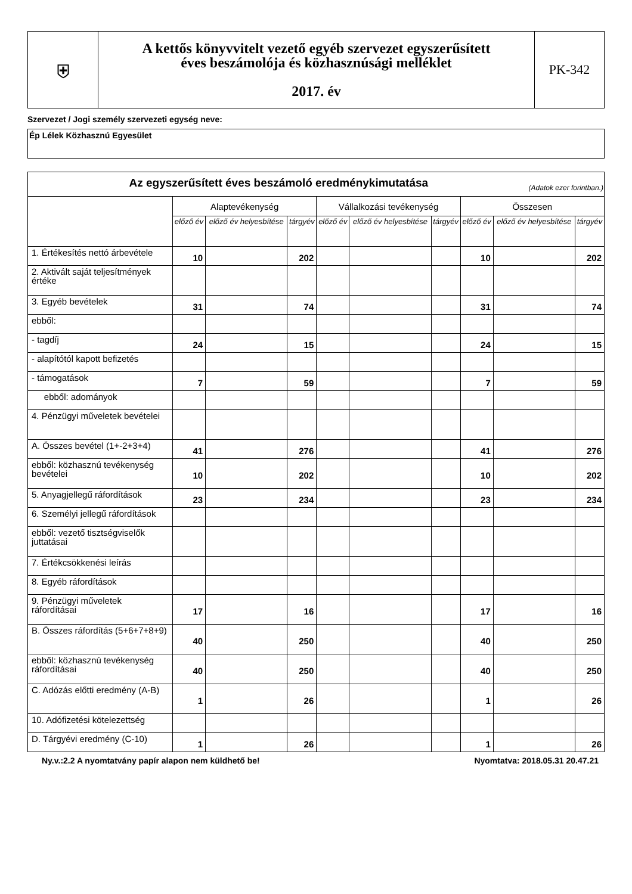| ⛨ | A kettős könyvvitelt vezető egyéb szervezet egyszerűsített éves beszámolója és közhasznúsági melléklet 2017. év | PK-342 |
Szervezet / Jogi személy szervezeti egység neve:
Ép Lélek Közhasznú Egyesület
| Az egyszerűsített éves beszámoló eredménykimutatása (Adatok ezer forintban.) | | | | | | | | | |
| --- | --- | --- | --- | --- | --- | --- | --- | --- | --- |
| | Alaptevékenység | | | Vállalkozási tevékenység | | | Összesen | | |
| | előző év | előző év helyesbítése | tárgyév | előző év | előző év helyesbítése | tárgyév | előző év | előző év helyesbítése | tárgyév |
| 1. Értékesítés nettó árbevétele | 10 | | 202 | | | | 10 | | 202 |
| 2. Aktivált saját teljesítmények értéke | | | | | | | | | |
| 3. Egyéb bevételek | 31 | | 74 | | | | 31 | | 74 |
| ebből: | | | | | | | | | |
| - tagdíj | 24 | | 15 | | | | 24 | | 15 |
| - alapítótól kapott befizetés | | | | | | | | | |
| - támogatások | 7 | | 59 | | | | 7 | | 59 |
| ebből: adományok | | | | | | | | | |
| 4. Pénzügyi műveletek bevételei | | | | | | | | | |
| A. Összes bevétel (1+-2+3+4) | 41 | | 276 | | | | 41 | | 276 |
| ebből: közhasznú tevékenység bevételei | 10 | | 202 | | | | 10 | | 202 |
| 5. Anyagjellegű ráfordítások | 23 | | 234 | | | | 23 | | 234 |
| 6. Személyi jellegű ráfordítások | | | | | | | | | |
| ebből: vezető tisztségviselők juttatásai | | | | | | | | | |
| 7. Értékcsökkenési leírás | | | | | | | | | |
| 8. Egyéb ráfordítások | | | | | | | | | |
| 9. Pénzügyi műveletek ráfordításai | 17 | | 16 | | | | 17 | | 16 |
| B. Összes ráfordítás (5+6+7+8+9) | 40 | | 250 | | | | 40 | | 250 |
| ebből: közhasznú tevékenység ráfordításai | 40 | | 250 | | | | 40 | | 250 |
| C. Adózás előtti eredmény (A-B) | 1 | | 26 | | | | 1 | | 26 |
| 10. Adófizetési kötelezettség | | | | | | | | | |
| D. Tárgyévi eredmény (C-10) | 1 | | 26 | | | | 1 | | 26 |
Ny.v.:2.2 A nyomtatvány papír alapon nem küldhető be! Nyomtatva: 2018.05.31 20.47.21